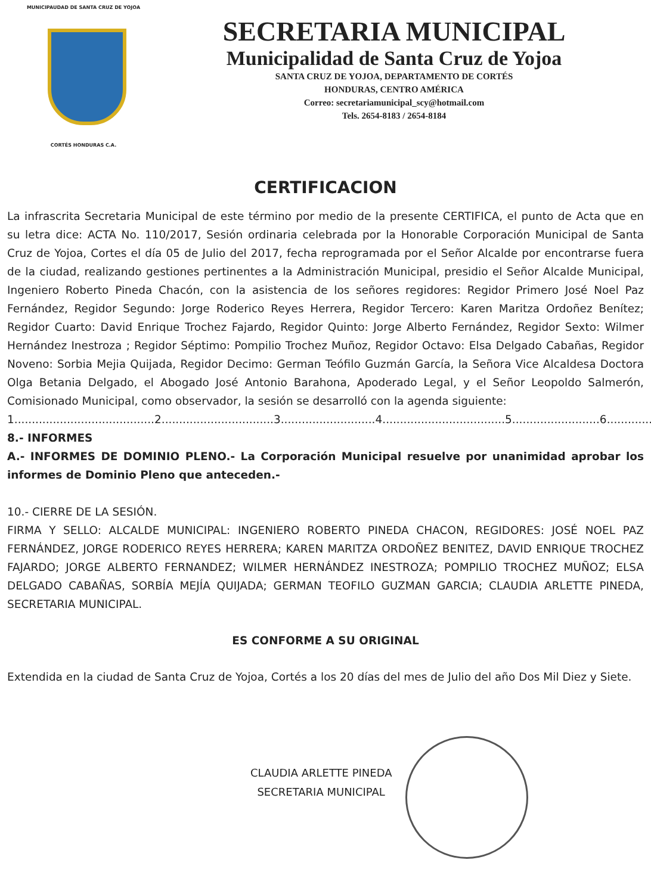MUNICIPAUDAD DE SANTA CRUZ DE YOJOA
CORTÉS HONDURAS C.A.
SECRETARIA MUNICIPAL
Municipalidad de Santa Cruz de Yojoa
SANTA CRUZ DE YOJOA, DEPARTAMENTO DE CORTÉS
HONDURAS, CENTRO AMÉRICA
Correo: secretariamunicipal_scy@hotmail.com
Tels. 2654-8183 / 2654-8184
CERTIFICACION
La infrascrita Secretaria Municipal de este término por medio de la presente CERTIFICA, el punto de Acta que en su letra dice: ACTA No. 110/2017, Sesión ordinaria celebrada por la Honorable Corporación Municipal de Santa Cruz de Yojoa, Cortes el día 05 de Julio del 2017, fecha reprogramada por el Señor Alcalde por encontrarse fuera de la ciudad, realizando gestiones pertinentes a la Administración Municipal, presidio el Señor Alcalde Municipal, Ingeniero Roberto Pineda Chacón, con la asistencia de los señores regidores: Regidor Primero José Noel Paz Fernández, Regidor Segundo: Jorge Roderico Reyes Herrera, Regidor Tercero: Karen Maritza Ordoñez Benítez; Regidor Cuarto: David Enrique Trochez Fajardo, Regidor Quinto: Jorge Alberto Fernández, Regidor Sexto: Wilmer Hernández Inestroza ; Regidor Séptimo: Pompilio Trochez Muñoz, Regidor Octavo: Elsa Delgado Cabañas, Regidor Noveno: Sorbia Mejia Quijada, Regidor Decimo: German Teófilo Guzmán García, la Señora Vice Alcaldesa Doctora Olga Betania Delgado, el Abogado José Antonio Barahona, Apoderado Legal, y el Señor Leopoldo Salmerón, Comisionado Municipal, como observador, la sesión se desarrolló con la agenda siguiente:
1........................................2................................3...........................4...................................5.........................6..............
8.- INFORMES
A.- INFORMES DE DOMINIO PLENO.- La Corporación Municipal resuelve por unanimidad aprobar los informes de Dominio Pleno que anteceden.-
10.- CIERRE DE LA SESIÓN.
FIRMA Y SELLO: ALCALDE MUNICIPAL: INGENIERO ROBERTO PINEDA CHACON, REGIDORES: JOSÉ NOEL PAZ FERNÁNDEZ, JORGE RODERICO REYES HERRERA; KAREN MARITZA ORDOÑEZ BENITEZ, DAVID ENRIQUE TROCHEZ FAJARDO; JORGE ALBERTO FERNANDEZ; WILMER HERNÁNDEZ INESTROZA; POMPILIO TROCHEZ MUÑOZ; ELSA DELGADO CABAÑAS, SORBÍA MEJÍA QUIJADA; GERMAN TEOFILO GUZMAN GARCIA; CLAUDIA ARLETTE PINEDA, SECRETARIA MUNICIPAL.
ES CONFORME A SU ORIGINAL
Extendida en la ciudad de Santa Cruz de Yojoa, Cortés a los 20 días del mes de Julio del año Dos Mil Diez y Siete.
CLAUDIA ARLETTE PINEDA
SECRETARIA MUNICIPAL